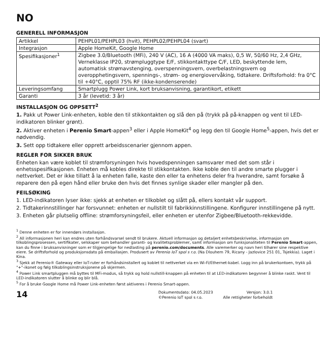NO
GENERELL INFORMASJON
| Artikkel | PEHPL01/PEHPL03 (hvit), PEHPL02/PEHPL04 (svart) |
| Integrasjon | Apple HomeKit, Google Home |
| Spesifikasjoner<sup>1</sup> | Zigbee 3.0/Bluetooth (MFi), 240 V (AC), 16 A (4000 VA maks), 0,5 W, 50/60 Hz, 2,4 GHz, Verneklasse IP20, strømpluggtype E/F, stikkontakttype C/F, LED, beskyttende lem, automatisk strømavstenging, overspenningsvern, overbelastningsvern og overopphetingsvern, spennings-, strøm- og energiovervåking, tidtakere. Driftsforhold: fra 0°C til +40°C, opptil 75% RF (ikke-kondenserende) |
| Leveringsomfang | Smartplugg Power Link, kort bruksanvisning, garantikort, etikett |
| Garanti | 3 år (levetid: 3 år) |
INSTALLASJON OG OPPSETT<sup>2</sup>
1. Pakk ut Power Link-enheten, koble den til stikkontakten og slå den på (trykk på på-knappen og vent til LED-indikatoren blinker grønt).
2. Aktiver enheten i Perenio Smart-appen<sup>3</sup> eller i Apple HomeKit<sup>4</sup> og legg den til Google Home<sup>5</sup>-appen, hvis det er nødvendig.
3. Sett opp tidtakere eller opprett arbeidsscenarier gjennom appen.
REGLER FOR SIKKER BRUK
Enheten kan være koblet til strømforsyningen hvis hovedspenningen samsvarer med det som står i enhetsspesifikasjonen. Enheten må kobles direkte til stikkontakten. Ikke koble den til andre smarte plugger i nettverket. Det er ikke tillatt å la enheten falle, kaste den eller ta enhetens deler fra hverandre, samt forsøke å reparere den på egen hånd eller bruke den hvis det finnes synlige skader eller mangler på den.
FEILSØKING
1. LED-indikatoren lyser ikke: sjekk at enheten er tilkoblet og slått på, ellers kontakt vår support.
2. Tidtakerinnstillinger har forsvunnet: enheten er nullstilt til fabrikkinnstillingene. Konfigurer innstillingene på nytt.
3. Enheten går plutselig offline: strømforsyningsfeil, eller enheten er utenfor Zigbee/Bluetooth-rekkevidde.
<sup>1</sup> Denne enheten er for innendørs installasjon.
<sup>2</sup> All informasjonen heri kan endres uten forhåndsvarsel sendt til brukere. Aktuell informasjon og detaljert enhetsbeskrivelse, informasjon om tilkoblingsprosessen, sertifikater, selskaper som behandler garanti- og kvalitetsproblemer, samt informasjon om funksjonaliteten til Perenio Smart-appen, kan du finne i bruksanvisninger som er tilgjengelige for nedlasting på perenio.com/documents. Alle varemerker og navn heri tilhører sine respektive eiere. Se driftsforhold og produksjonsdato på emballasjen. Produsert av Perenio IoT spol s r.o. (Na Dlouhem 79, Ricany - Jazlovice 251 01, Tsjekkia). Laget i Kina.
<sup>3</sup> Sjekk at Perenio® Gateway eller IoT-ruter er forhåndsinstallert og koblet til nettverket via en Wi-Fi/Ethernet-kabel. Logg inn på brukerkontoen, trykk på "+"-ikonet og følg tilkoblingsinstruksjonene på skjermen.
<sup>4</sup> Power Link smartpluggen må byttes til MFi-modus, så trykk og hold nullstill-knappen på enheten til at LED-indikatoren begynner å blinke raskt. Vent til LED-indikatoren slutter å blinke og blir blå.
<sup>5</sup> For å bruke Google Home må Power Link-enheten først aktiveres i Perenio Smart-appen.
14
Dokumentsdato: 04.05.2023
©Perenio IoT spol s r.o.
Versjon: 3.0.1
Alle rettigheter forbeholdt